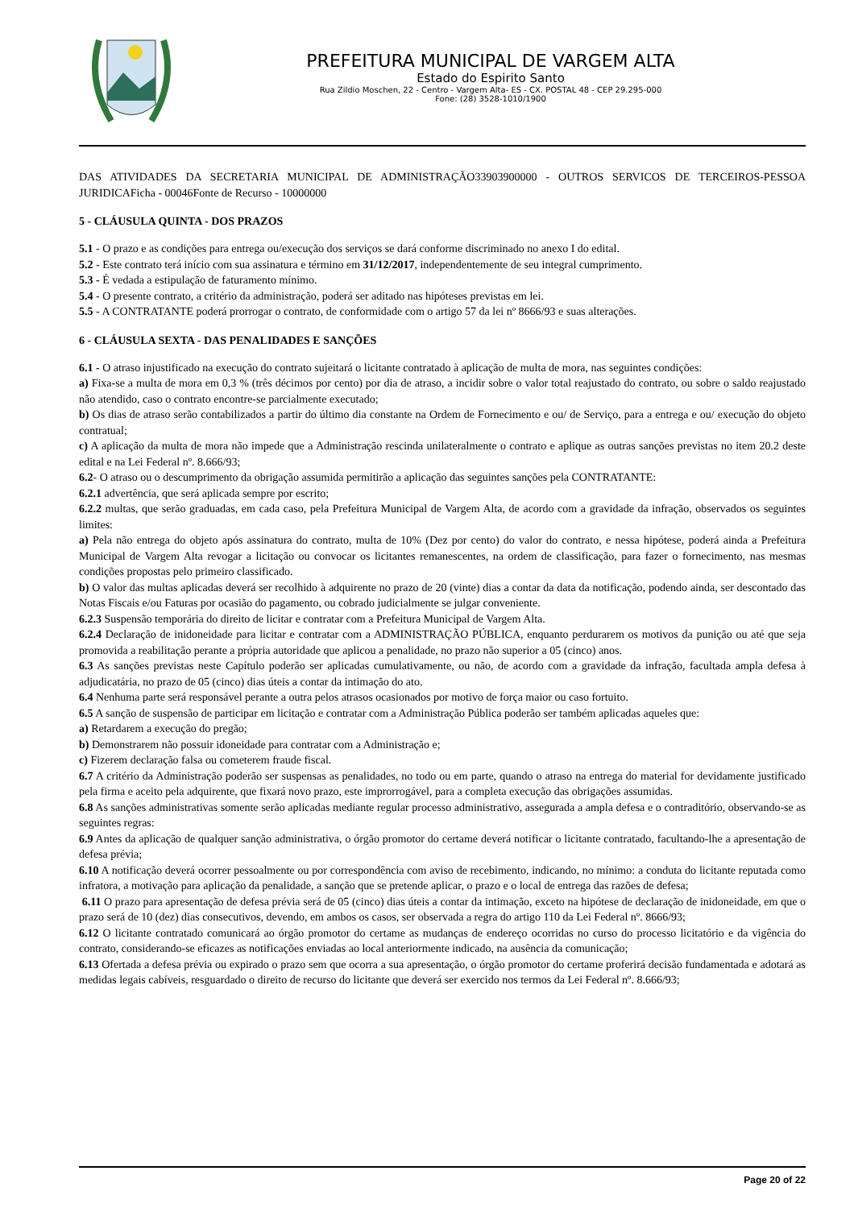PREFEITURA MUNICIPAL DE VARGEM ALTA
Estado do Espirito Santo
Rua Zildio Moschen, 22 - Centro - Vargem Alta- ES - CX. POSTAL 48 - CEP 29.295-000
Fone: (28) 3528-1010/1900
DAS ATIVIDADES DA SECRETARIA MUNICIPAL DE ADMINISTRAÇÃO33903900000 - OUTROS SERVICOS DE TERCEIROS-PESSOA JURIDICAFicha - 00046Fonte de Recurso - 10000000
5 - CLÁUSULA QUINTA - DOS PRAZOS
5.1 - O prazo e as condições para entrega ou/execução dos serviços se dará conforme discriminado no anexo I do edital.
5.2 - Este contrato terá início com sua assinatura e término em 31/12/2017, independentemente de seu integral cumprimento.
5.3 - É vedada a estipulação de faturamento mínimo.
5.4 - O presente contrato, a critério da administração, poderá ser aditado nas hipóteses previstas em lei.
5.5 - A CONTRATANTE poderá prorrogar o contrato, de conformidade com o artigo 57 da lei nº 8666/93 e suas alterações.
6 - CLÁUSULA SEXTA - DAS PENALIDADES E SANÇÕES
6.1 - O atraso injustificado na execução do contrato sujeitará o licitante contratado à aplicação de multa de mora, nas seguintes condições:
a) Fixa-se a multa de mora em 0,3 % (três décimos por cento) por dia de atraso, a incidir sobre o valor total reajustado do contrato, ou sobre o saldo reajustado não atendido, caso o contrato encontre-se parcialmente executado;
b) Os dias de atraso serão contabilizados a partir do último dia constante na Ordem de Fornecimento e ou/ de Serviço, para a entrega e ou/ execução do objeto contratual;
c) A aplicação da multa de mora não impede que a Administração rescinda unilateralmente o contrato e aplique as outras sanções previstas no item 20.2 deste edital e na Lei Federal nº. 8.666/93;
6.2- O atraso ou o descumprimento da obrigação assumida permitirão a aplicação das seguintes sanções pela CONTRATANTE:
6.2.1 advertência, que será aplicada sempre por escrito;
6.2.2 multas, que serão graduadas, em cada caso, pela Prefeitura Municipal de Vargem Alta, de acordo com a gravidade da infração, observados os seguintes limites:
a) Pela não entrega do objeto após assinatura do contrato, multa de 10% (Dez por cento) do valor do contrato, e nessa hipótese, poderá ainda a Prefeitura Municipal de Vargem Alta revogar a licitação ou convocar os licitantes remanescentes, na ordem de classificação, para fazer o fornecimento, nas mesmas condições propostas pelo primeiro classificado.
b) O valor das multas aplicadas deverá ser recolhido à adquirente no prazo de 20 (vinte) dias a contar da data da notificação, podendo ainda, ser descontado das Notas Fiscais e/ou Faturas por ocasião do pagamento, ou cobrado judicialmente se julgar conveniente.
6.2.3 Suspensão temporária do direito de licitar e contratar com a Prefeitura Municipal de Vargem Alta.
6.2.4 Declaração de inidoneidade para licitar e contratar com a ADMINISTRAÇÃO PÚBLICA, enquanto perdurarem os motivos da punição ou até que seja promovida a reabilitação perante a própria autoridade que aplicou a penalidade, no prazo não superior a 05 (cinco) anos.
6.3 As sanções previstas neste Capítulo poderão ser aplicadas cumulativamente, ou não, de acordo com a gravidade da infração, facultada ampla defesa à adjudicatária, no prazo de 05 (cinco) dias úteis a contar da intimação do ato.
6.4 Nenhuma parte será responsável perante a outra pelos atrasos ocasionados por motivo de força maior ou caso fortuito.
6.5 A sanção de suspensão de participar em licitação e contratar com a Administração Pública poderão ser também aplicadas aqueles que:
a) Retardarem a execução do pregão;
b) Demonstrarem não possuir idoneidade para contratar com a Administração e;
c) Fizerem declaração falsa ou cometerem fraude fiscal.
6.7 A critério da Administração poderão ser suspensas as penalidades, no todo ou em parte, quando o atraso na entrega do material for devidamente justificado pela firma e aceito pela adquirente, que fixará novo prazo, este improrrogável, para a completa execução das obrigações assumidas.
6.8 As sanções administrativas somente serão aplicadas mediante regular processo administrativo, assegurada a ampla defesa e o contraditório, observando-se as seguintes regras:
6.9 Antes da aplicação de qualquer sanção administrativa, o órgão promotor do certame deverá notificar o licitante contratado, facultando-lhe a apresentação de defesa prévia;
6.10 A notificação deverá ocorrer pessoalmente ou por correspondência com aviso de recebimento, indicando, no mínimo: a conduta do licitante reputada como infratora, a motivação para aplicação da penalidade, a sanção que se pretende aplicar, o prazo e o local de entrega das razões de defesa;
6.11 O prazo para apresentação de defesa prévia será de 05 (cinco) dias úteis a contar da intimação, exceto na hipótese de declaração de inidoneidade, em que o prazo será de 10 (dez) dias consecutivos, devendo, em ambos os casos, ser observada a regra do artigo 110 da Lei Federal nº. 8666/93;
6.12 O licitante contratado comunicará ao órgão promotor do certame as mudanças de endereço ocorridas no curso do processo licitatório e da vigência do contrato, considerando-se eficazes as notificações enviadas ao local anteriormente indicado, na ausência da comunicação;
6.13 Ofertada a defesa prévia ou expirado o prazo sem que ocorra a sua apresentação, o órgão promotor do certame proferirá decisão fundamentada e adotará as medidas legais cabíveis, resguardado o direito de recurso do licitante que deverá ser exercido nos termos da Lei Federal nº. 8.666/93;
Page 20 of 22